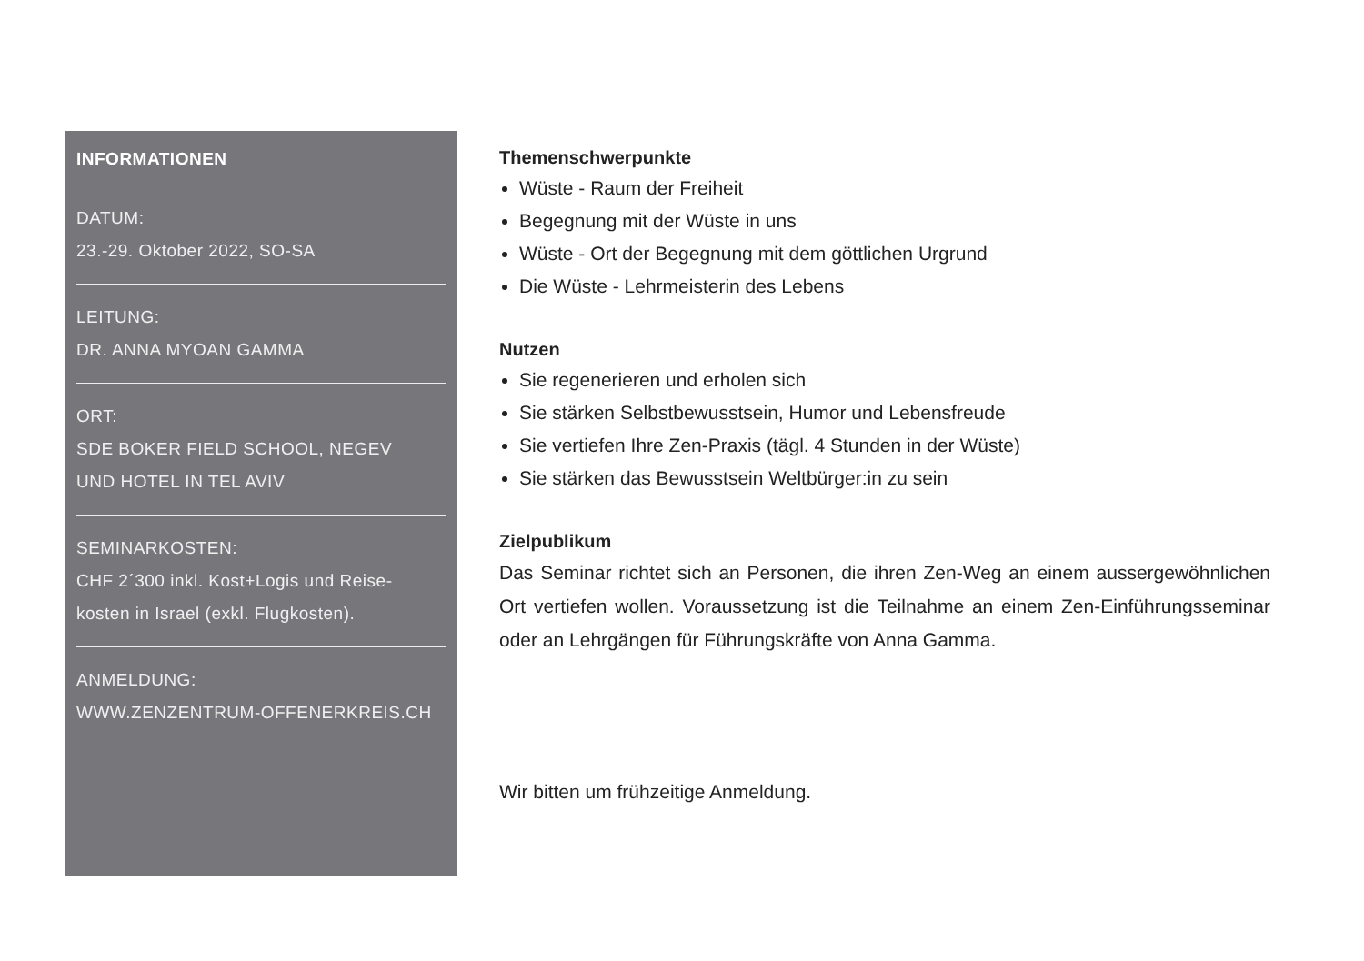INFORMATIONEN
DATUM:
23.-29. Oktober 2022, SO-SA
LEITUNG:
DR. ANNA MYOAN GAMMA
ORT:
SDE BOKER FIELD SCHOOL, NEGEV
UND HOTEL IN TEL AVIV
SEMINARKOSTEN:
CHF 2´300 inkl. Kost+Logis und Reise-
kosten in Israel (exkl. Flugkosten).
ANMELDUNG:
WWW.ZENZENTRUM-OFFENERKREIS.CH
Themenschwerpunkte
Wüste - Raum der Freiheit
Begegnung mit der Wüste in uns
Wüste - Ort der Begegnung mit dem göttlichen Urgrund
Die Wüste - Lehrmeisterin des Lebens
Nutzen
Sie regenerieren und erholen sich
Sie stärken Selbstbewusstsein, Humor und Lebensfreude
Sie vertiefen Ihre Zen-Praxis (tägl. 4 Stunden in der Wüste)
Sie stärken das Bewusstsein Weltbürger:in zu sein
Zielpublikum
Das Seminar richtet sich an Personen, die ihren Zen-Weg an einem ausser­gewöhnlichen Ort vertiefen wollen. Voraussetzung ist die Teilnahme an einem Zen-Einführungsseminar oder an Lehrgängen für Führungskräfte von Anna Gamma.
Wir bitten um frühzeitige Anmeldung.